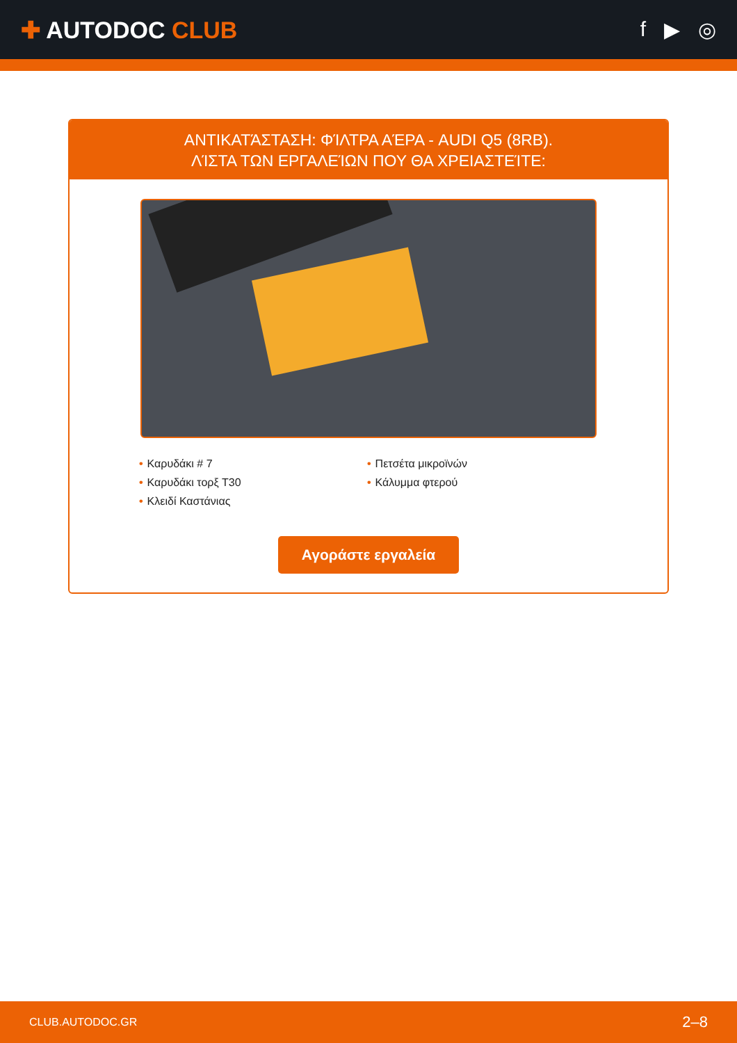✚ AUTODOC CLUB f ▶ ◎
ΑΝΤΙΚΑΤΆΣΤΑΣΗ: ΦΊΛΤΡΑ ΑΈΡΑ - AUDI Q5 (8RB).
ΛΊΣΤΑ ΤΩΝ ΕΡΓΑΛΕΊΩΝ ΠΟΥ ΘΑ ΧΡΕΙΑΣΤΕΊΤΕ:
• Καρυδάκι # 7
• Καρυδάκι τορξ T30
• Κλειδί Καστάνιας
• Πετσέτα μικροϊνών
• Κάλυμμα φτερού
Αγοράστε εργαλεία
CLUB.AUTODOC.GR 2–8